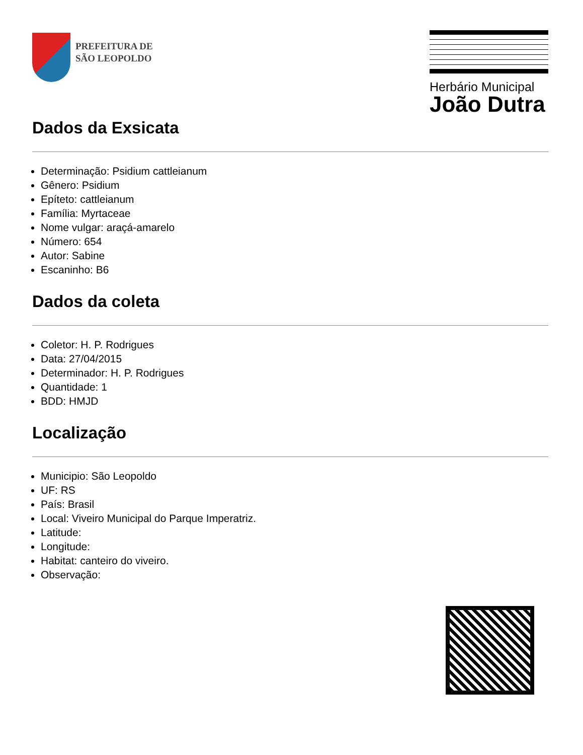PREFEITURA DE
SÃO LEOPOLDO
Herbário Municipal
João Dutra
Dados da Exsicata
Determinação: Psidium cattleianum
Gênero: Psidium
Epíteto: cattleianum
Família: Myrtaceae
Nome vulgar: araçá-amarelo
Número: 654
Autor: Sabine
Escaninho: B6
Dados da coleta
Coletor: H. P. Rodrigues
Data: 27/04/2015
Determinador: H. P. Rodrigues
Quantidade: 1
BDD: HMJD
Localização
Municipio: São Leopoldo
UF: RS
País: Brasil
Local: Viveiro Municipal do Parque Imperatriz.
Latitude:
Longitude:
Habitat: canteiro do viveiro.
Observação: